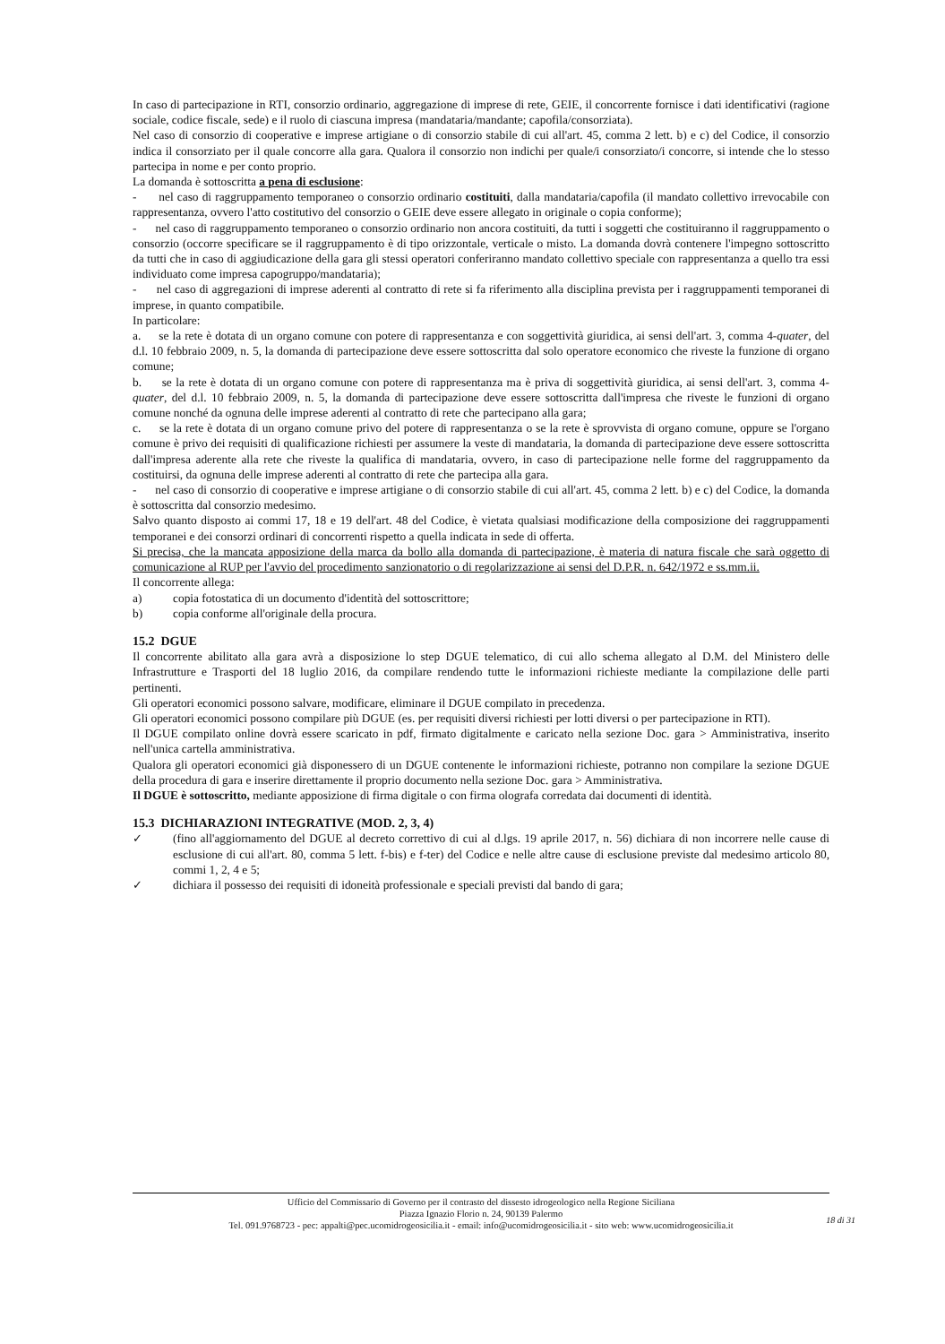In caso di partecipazione in RTI, consorzio ordinario, aggregazione di imprese di rete, GEIE, il concorrente fornisce i dati identificativi (ragione sociale, codice fiscale, sede) e il ruolo di ciascuna impresa (mandataria/mandante; capofila/consorziata).
Nel caso di consorzio di cooperative e imprese artigiane o di consorzio stabile di cui all'art. 45, comma 2 lett. b) e c) del Codice, il consorzio indica il consorziato per il quale concorre alla gara. Qualora il consorzio non indichi per quale/i consorziato/i concorre, si intende che lo stesso partecipa in nome e per conto proprio.
La domanda è sottoscritta a pena di esclusione:
- nel caso di raggruppamento temporaneo o consorzio ordinario costituiti, dalla mandataria/capofila (il mandato collettivo irrevocabile con rappresentanza, ovvero l'atto costitutivo del consorzio o GEIE deve essere allegato in originale o copia conforme);
- nel caso di raggruppamento temporaneo o consorzio ordinario non ancora costituiti, da tutti i soggetti che costituiranno il raggruppamento o consorzio (occorre specificare se il raggruppamento è di tipo orizzontale, verticale o misto. La domanda dovrà contenere l'impegno sottoscritto da tutti che in caso di aggiudicazione della gara gli stessi operatori conferiranno mandato collettivo speciale con rappresentanza a quello tra essi individuato come impresa capogruppo/mandataria);
- nel caso di aggregazioni di imprese aderenti al contratto di rete si fa riferimento alla disciplina prevista per i raggruppamenti temporanei di imprese, in quanto compatibile.
In particolare:
a. se la rete è dotata di un organo comune con potere di rappresentanza e con soggettività giuridica, ai sensi dell'art. 3, comma 4-quater, del d.l. 10 febbraio 2009, n. 5, la domanda di partecipazione deve essere sottoscritta dal solo operatore economico che riveste la funzione di organo comune;
b. se la rete è dotata di un organo comune con potere di rappresentanza ma è priva di soggettività giuridica, ai sensi dell'art. 3, comma 4-quater, del d.l. 10 febbraio 2009, n. 5, la domanda di partecipazione deve essere sottoscritta dall'impresa che riveste le funzioni di organo comune nonché da ognuna delle imprese aderenti al contratto di rete che partecipano alla gara;
c. se la rete è dotata di un organo comune privo del potere di rappresentanza o se la rete è sprovvista di organo comune, oppure se l'organo comune è privo dei requisiti di qualificazione richiesti per assumere la veste di mandataria, la domanda di partecipazione deve essere sottoscritta dall'impresa aderente alla rete che riveste la qualifica di mandataria, ovvero, in caso di partecipazione nelle forme del raggruppamento da costituirsi, da ognuna delle imprese aderenti al contratto di rete che partecipa alla gara.
- nel caso di consorzio di cooperative e imprese artigiane o di consorzio stabile di cui all'art. 45, comma 2 lett. b) e c) del Codice, la domanda è sottoscritta dal consorzio medesimo.
Salvo quanto disposto ai commi 17, 18 e 19 dell'art. 48 del Codice, è vietata qualsiasi modificazione della composizione dei raggruppamenti temporanei e dei consorzi ordinari di concorrenti rispetto a quella indicata in sede di offerta.
Si precisa, che la mancata apposizione della marca da bollo alla domanda di partecipazione, è materia di natura fiscale che sarà oggetto di comunicazione al RUP per l'avvio del procedimento sanzionatorio o di regolarizzazione ai sensi del D.P.R. n. 642/1972 e ss.mm.ii.
Il concorrente allega:
a) copia fotostatica di un documento d'identità del sottoscrittore;
b) copia conforme all'originale della procura.
15.2 DGUE
Il concorrente abilitato alla gara avrà a disposizione lo step DGUE telematico, di cui allo schema allegato al D.M. del Ministero delle Infrastrutture e Trasporti del 18 luglio 2016, da compilare rendendo tutte le informazioni richieste mediante la compilazione delle parti pertinenti.
Gli operatori economici possono salvare, modificare, eliminare il DGUE compilato in precedenza.
Gli operatori economici possono compilare più DGUE (es. per requisiti diversi richiesti per lotti diversi o per partecipazione in RTI).
Il DGUE compilato online dovrà essere scaricato in pdf, firmato digitalmente e caricato nella sezione Doc. gara > Amministrativa, inserito nell'unica cartella amministrativa.
Qualora gli operatori economici già disponessero di un DGUE contenente le informazioni richieste, potranno non compilare la sezione DGUE della procedura di gara e inserire direttamente il proprio documento nella sezione Doc. gara > Amministrativa.
Il DGUE è sottoscritto, mediante apposizione di firma digitale o con firma olografa corredata dai documenti di identità.
15.3 DICHIARAZIONI INTEGRATIVE (MOD. 2, 3, 4)
✓ (fino all'aggiornamento del DGUE al decreto correttivo di cui al d.lgs. 19 aprile 2017, n. 56) dichiara di non incorrere nelle cause di esclusione di cui all'art. 80, comma 5 lett. f-bis) e f-ter) del Codice e nelle altre cause di esclusione previste dal medesimo articolo 80, commi 1, 2, 4 e 5;
✓ dichiara il possesso dei requisiti di idoneità professionale e speciali previsti dal bando di gara;
Ufficio del Commissario di Governo per il contrasto del dissesto idrogeologico nella Regione Siciliana
Piazza Ignazio Florio n. 24, 90139 Palermo
Tel. 091.9768723 - pec: appalti@pec.ucomidrogeosicilia.it - email: info@ucomidrogeosicilia.it - sito web: www.ucomidrogeosicilia.it
18 di 31